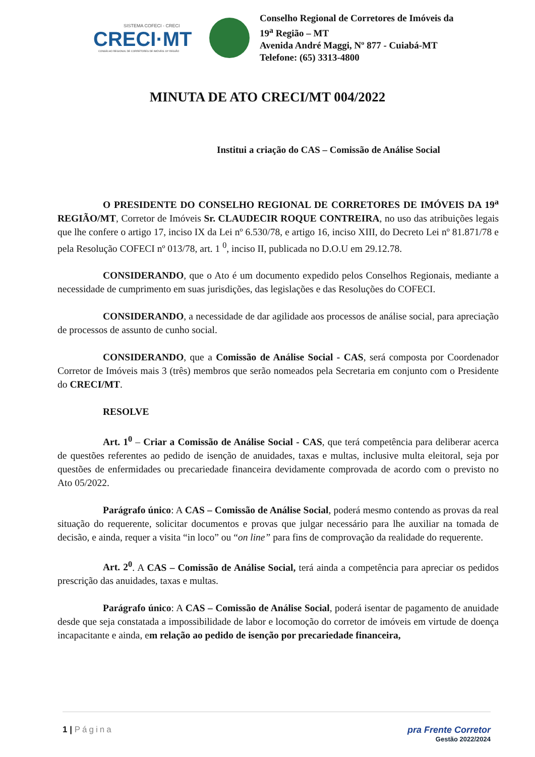SISTEMA COFECI - CRECI
CRECI·MT
CONSELHO REGIONAL DE CORRETORES DE IMÓVEIS 19ª REGIÃO
Conselho Regional de Corretores de Imóveis da
19<sup>a</sup> Região – MT
Avenida André Maggi, Nº 877 - Cuiabá-MT
Telefone: (65) 3313-4800
MINUTA DE ATO CRECI/MT 004/2022
Institui a criação do CAS – Comissão de Análise Social
O PRESIDENTE DO CONSELHO REGIONAL DE CORRETORES DE IMÓVEIS DA 19<sup>a</sup> REGIÃO/MT, Corretor de Imóveis Sr. CLAUDECIR ROQUE CONTREIRA, no uso das atribuições legais que lhe confere o artigo 17, inciso IX da Lei nº 6.530/78, e artigo 16, inciso XIII, do Decreto Lei nº 81.871/78 e pela Resolução COFECI nº 013/78, art. 1 <sup>0</sup>, inciso II, publicada no D.O.U em 29.12.78.
CONSIDERANDO, que o Ato é um documento expedido pelos Conselhos Regionais, mediante a necessidade de cumprimento em suas jurisdições, das legislações e das Resoluções do COFECI.
CONSIDERANDO, a necessidade de dar agilidade aos processos de análise social, para apreciação de processos de assunto de cunho social.
CONSIDERANDO, que a Comissão de Análise Social - CAS, será composta por Coordenador Corretor de Imóveis mais 3 (três) membros que serão nomeados pela Secretaria em conjunto com o Presidente do CRECI/MT.
RESOLVE
Art. 1<sup>0</sup> – Criar a Comissão de Análise Social - CAS, que terá competência para deliberar acerca de questões referentes ao pedido de isenção de anuidades, taxas e multas, inclusive multa eleitoral, seja por questões de enfermidades ou precariedade financeira devidamente comprovada de acordo com o previsto no Ato 05/2022.
Parágrafo único: A CAS – Comissão de Análise Social, poderá mesmo contendo as provas da real situação do requerente, solicitar documentos e provas que julgar necessário para lhe auxiliar na tomada de decisão, e ainda, requer a visita “in loco” ou “on line” para fins de comprovação da realidade do requerente.
Art. 2<sup>0</sup>. A CAS – Comissão de Análise Social, terá ainda a competência para apreciar os pedidos prescrição das anuidades, taxas e multas.
Parágrafo único: A CAS – Comissão de Análise Social, poderá isentar de pagamento de anuidade desde que seja constatada a impossibilidade de labor e locomoção do corretor de imóveis em virtude de doença incapacitante e ainda, em relação ao pedido de isenção por precariedade financeira,
1 | Página pra Frente Corretor
Gestão 2022/2024